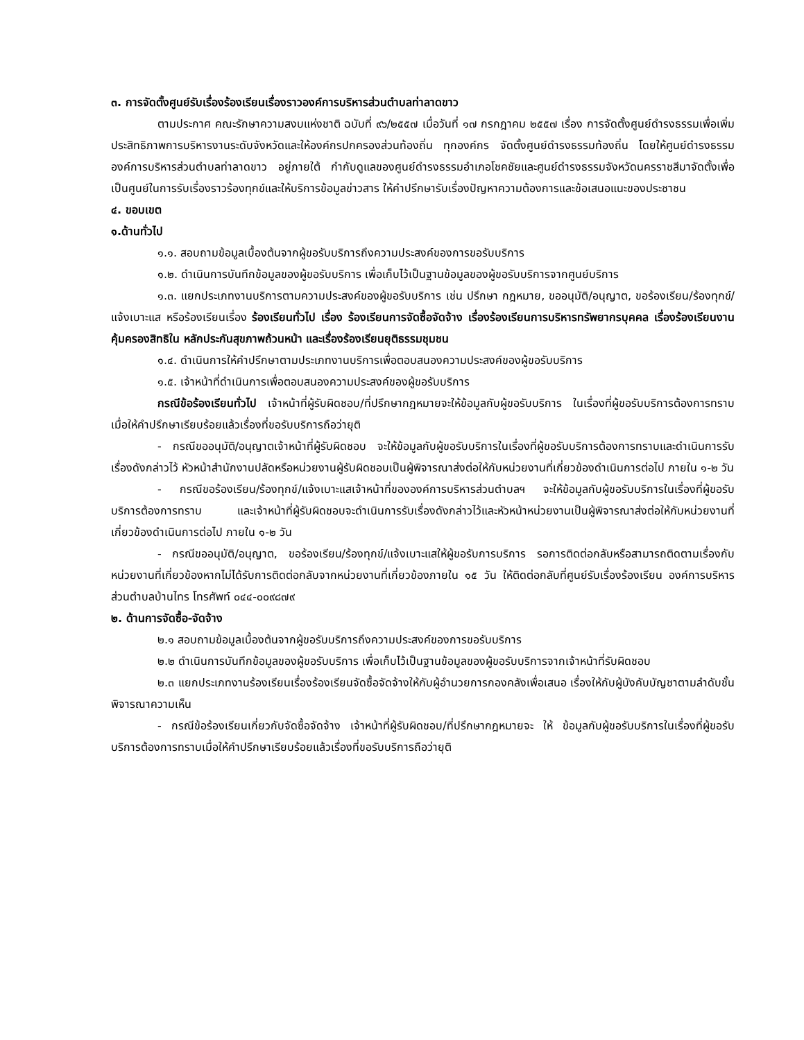๓. การจัดตั้งศูนย์รับเรื่องร้องเรียนเรื่องราวองค์การบริหารส่วนตำบลท่าลาดขาว
ตามประกาศ คณะรักษาความสงบแห่งชาติ ฉบับที่ ๙๖/๒๕๕๗ เมื่อวันที่ ๑๗ กรกฎาคม ๒๕๕๗ เรื่อง การจัดตั้งศูนย์ดำรงธรรมเพื่อเพิ่มประสิทธิภาพการบริหารงานระดับจังหวัดและให้องค์กรปกครองส่วนท้องถิ่น ทุกองค์กร จัดตั้งศูนย์ดำรงธรรมท้องถิ่น โดยให้ศูนย์ดำรงธรรมองค์การบริหารส่วนตำบลท่าลาดขาว อยู่ภายใต้ กำกับดูแลของศูนย์ดำรงธรรมอำเภอโชคชัยและศูนย์ดำรงธรรมจังหวัดนครราชสีมาจัดตั้งเพื่อเป็นศูนย์ในการรับเรื่องราวร้องทุกข์และให้บริการข้อมูลข่าวสาร ให้คำปรึกษารับเรื่องปัญหาความต้องการและข้อเสนอแนะของประชาชน
๔. ขอบเขต
๑.ด้านทั่วไป
๑.๑. สอบถามข้อมูลเบื้องต้นจากผู้ขอรับบริการถึงความประสงค์ของการขอรับบริการ
๑.๒. ดำเนินการบันทึกข้อมูลของผู้ขอรับบริการ เพื่อเก็บไว้เป็นฐานข้อมูลของผู้ขอรับบริการจากศูนย์บริการ
๑.๓. แยกประเภทงานบริการตามความประสงค์ของผู้ขอรับบริการ เช่น ปรึกษา กฎหมาย, ขออนุมัติ/อนุญาต, ขอร้องเรียน/ร้องทุกข์/แจ้งเบาะแส หรือร้องเรียนเรื่อง ร้องเรียนทั่วไป เรื่อง ร้องเรียนการจัดซื้อจัดจ้าง เรื่องร้องเรียนการบริหารทรัพยากรบุคคล เรื่องร้องเรียนงานคุ้มครองสิทธิใน หลักประกันสุขภาพถ้วนหน้า และเรื่องร้องเรียนยุติธรรมชุมชน
๑.๔. ดำเนินการให้คำปรึกษาตามประเภทงานบริการเพื่อตอบสนองความประสงค์ของผู้ขอรับบริการ
๑.๕. เจ้าหน้าที่ดำเนินการเพื่อตอบสนองความประสงค์ของผู้ขอรับบริการ
กรณีข้อร้องเรียนทั่วไป เจ้าหน้าที่ผู้รับผิดชอบ/ที่ปรึกษากฎหมายจะให้ข้อมูลกับผู้ขอรับบริการ ในเรื่องที่ผู้ขอรับบริการต้องการทราบเมื่อให้คำปรึกษาเรียบร้อยแล้วเรื่องที่ขอรับบริการถือว่ายุติ
- กรณีขออนุมัติ/อนุญาตเจ้าหน้าที่ผู้รับผิดชอบ จะให้ข้อมูลกับผู้ขอรับบริการในเรื่องที่ผู้ขอรับบริการต้องการทราบและดำเนินการรับเรื่องดังกล่าวไว้ หัวหน้าสำนักงานปลัดหรือหน่วยงานผู้รับผิดชอบเป็นผู้พิจารณาส่งต่อให้กับหน่วยงานที่เกี่ยวข้องดำเนินการต่อไป ภายใน ๑-๒ วัน
- กรณีขอร้องเรียน/ร้องทุกข์/แจ้งเบาะแสเจ้าหน้าที่ขององค์การบริหารส่วนตำบลฯ จะให้ข้อมูลกับผู้ขอรับบริการในเรื่องที่ผู้ขอรับบริการต้องการทราบ และเจ้าหน้าที่ผู้รับผิดชอบจะดำเนินการรับเรื่องดังกล่าวไว้และหัวหน้าหน่วยงานเป็นผู้พิจารณาส่งต่อให้กับหน่วยงานที่เกี่ยวข้องดำเนินการต่อไป ภายใน ๑-๒ วัน
- กรณีขออนุมัติ/อนุญาต, ขอร้องเรียน/ร้องทุกข์/แจ้งเบาะแสให้ผู้ขอรับการบริการ รอการติดต่อกลับหรือสามารถติดตามเรื่องกับหน่วยงานที่เกี่ยวข้องหากไม่ได้รับการติดต่อกลับจากหน่วยงานที่เกี่ยวข้องภายใน ๑๕ วัน ให้ติดต่อกลับที่ศูนย์รับเรื่องร้องเรียน องค์การบริหารส่วนตำบลบ้านไทร โทรศัพท์ ๐๔๔-๐๐๙๘๗๙
๒. ด้านการจัดซื้อ-จัดจ้าง
๒.๑ สอบถามข้อมูลเบื้องต้นจากผู้ขอรับบริการถึงความประสงค์ของการขอรับบริการ
๒.๒ ดำเนินการบันทึกข้อมูลของผู้ขอรับบริการ เพื่อเก็บไว้เป็นฐานข้อมูลของผู้ขอรับบริการจากเจ้าหน้าที่รับผิดชอบ
๒.๓ แยกประเภทงานร้องเรียนเรื่องร้องเรียนจัดซื้อจัดจ้างให้กับผู้อำนวยการกองคลังเพื่อเสนอ เรื่องให้กับผู้บังคับบัญชาตามลำดับชั้น พิจารณาความเห็น
- กรณีข้อร้องเรียนเกี่ยวกับจัดซื้อจัดจ้าง เจ้าหน้าที่ผู้รับผิดชอบ/ที่ปรึกษากฎหมายจะ ให้ ข้อมูลกับผู้ขอรับบริการในเรื่องที่ผู้ขอรับบริการต้องการทราบเมื่อให้คำปรึกษาเรียบร้อยแล้วเรื่องที่ขอรับบริการถือว่ายุติ